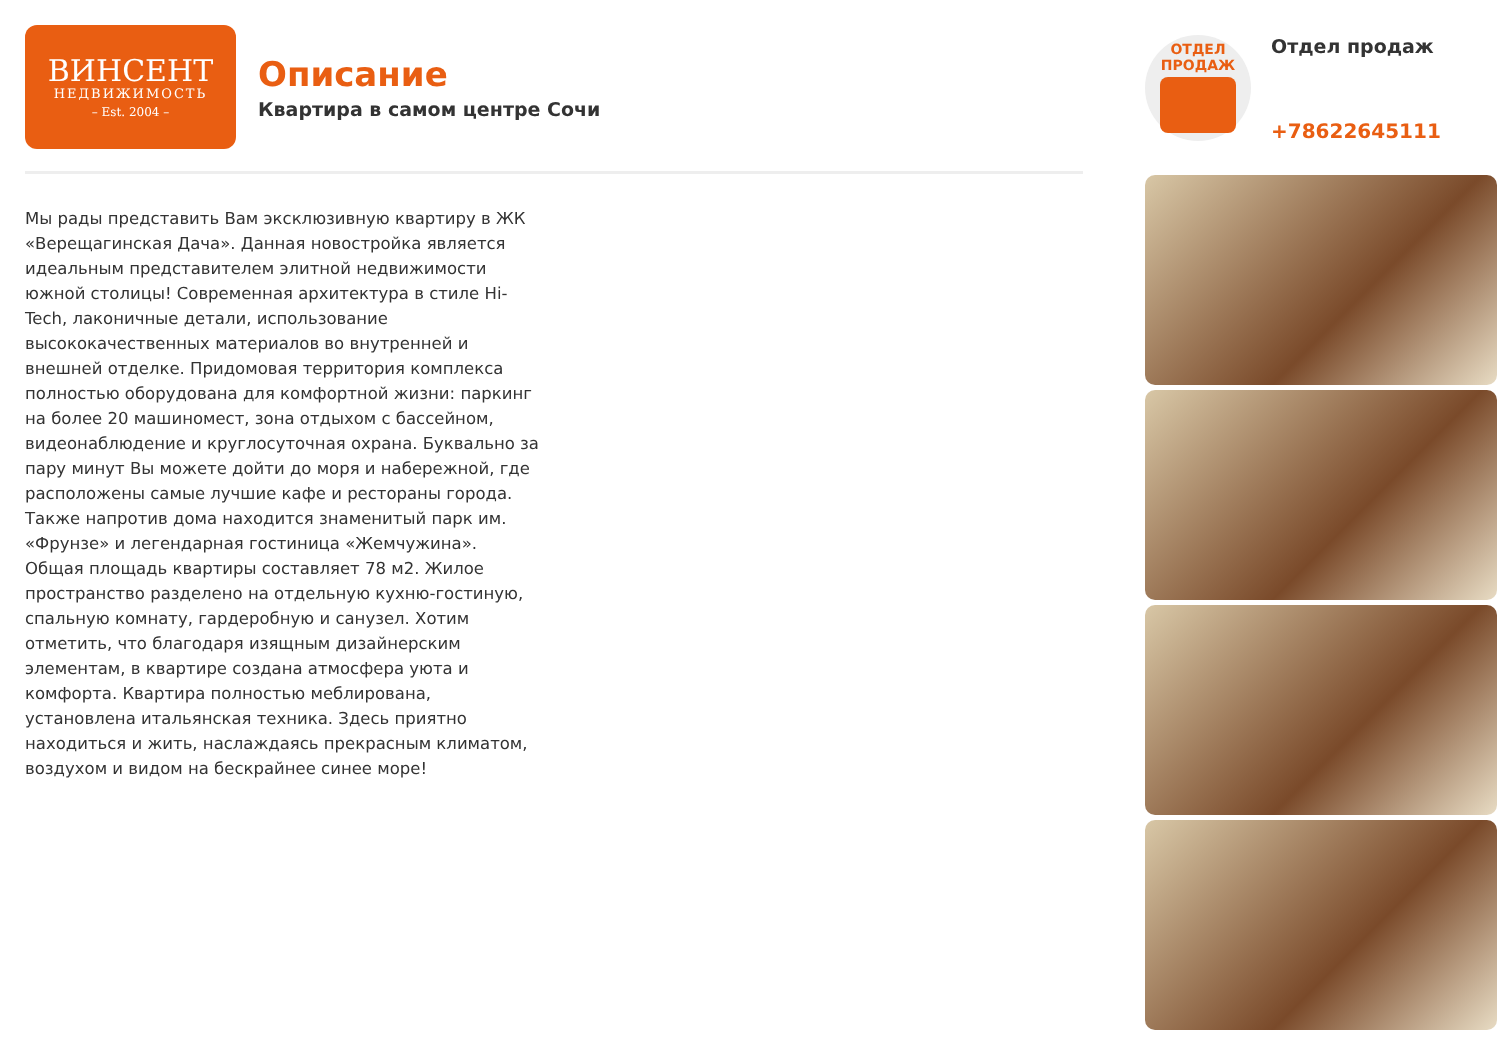ВИНСЕНТ
НЕДВИЖИМОСТЬ
– Est. 2004 –
Описание
Квартира в самом центре Сочи
Мы рады представить Вам эксклюзивную квартиру в ЖК «Верещагинская Дача». Данная новостройка является идеальным представителем элитной недвижимости южной столицы! Современная архитектура в стиле Hi-Tech, лаконичные детали, использование высококачественных материалов во внутренней и внешней отделке. Придомовая территория комплекса полностью оборудована для комфортной жизни: паркинг на более 20 машиномест, зона отдыхом с бассейном, видеонаблюдение и круглосуточная охрана. Буквально за пару минут Вы можете дойти до моря и набережной, где расположены самые лучшие кафе и рестораны города. Также напротив дома находится знаменитый парк им. «Фрунзе» и легендарная гостиница «Жемчужина».
Общая площадь квартиры составляет 78 м2. Жилое пространство разделено на отдельную кухню-гостиную, спальную комнату, гардеробную и санузел. Хотим отметить, что благодаря изящным дизайнерским элементам, в квартире создана атмосфера уюта и комфорта. Квартира полностью меблирована, установлена итальянская техника. Здесь приятно находиться и жить, наслаждаясь прекрасным климатом, воздухом и видом на бескрайнее синее море!
ОТДЕЛ
ПРОДАЖ
Отдел продаж
+78622645111